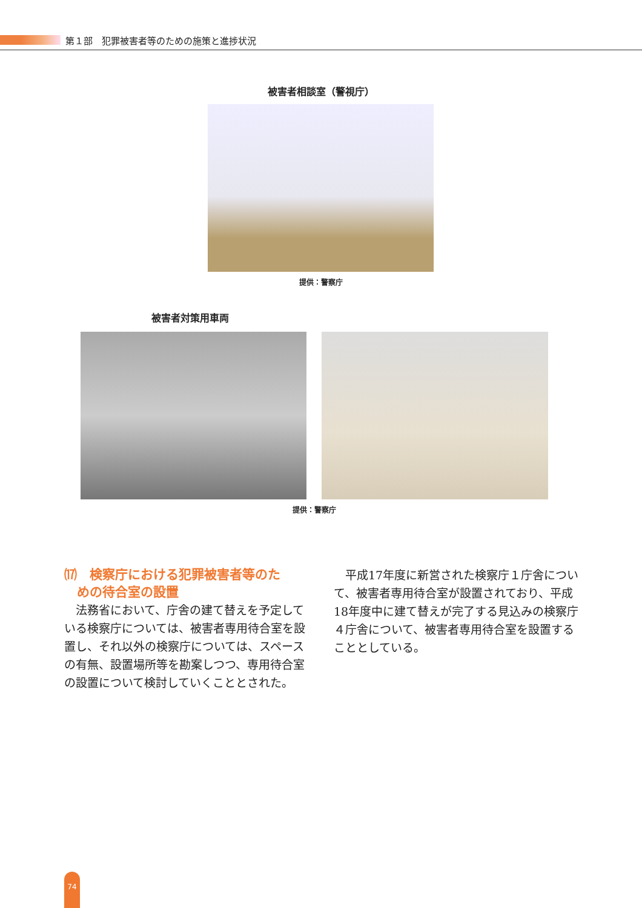第１部　犯罪被害者等のための施策と進捗状況
被害者相談室（警視庁）
提供：警察庁
被害者対策用車両
提供：警察庁
⒄　検察庁における犯罪被害者等のた
　めの待合室の設置
法務省において、庁舎の建て替えを予定している検察庁については、被害者専用待合室を設置し、それ以外の検察庁については、スペースの有無、設置場所等を勘案しつつ、専用待合室の設置について検討していくこととされた。
平成17年度に新営された検察庁１庁舎について、被害者専用待合室が設置されており、平成18年度中に建て替えが完了する見込みの検察庁４庁舎について、被害者専用待合室を設置することとしている。
74